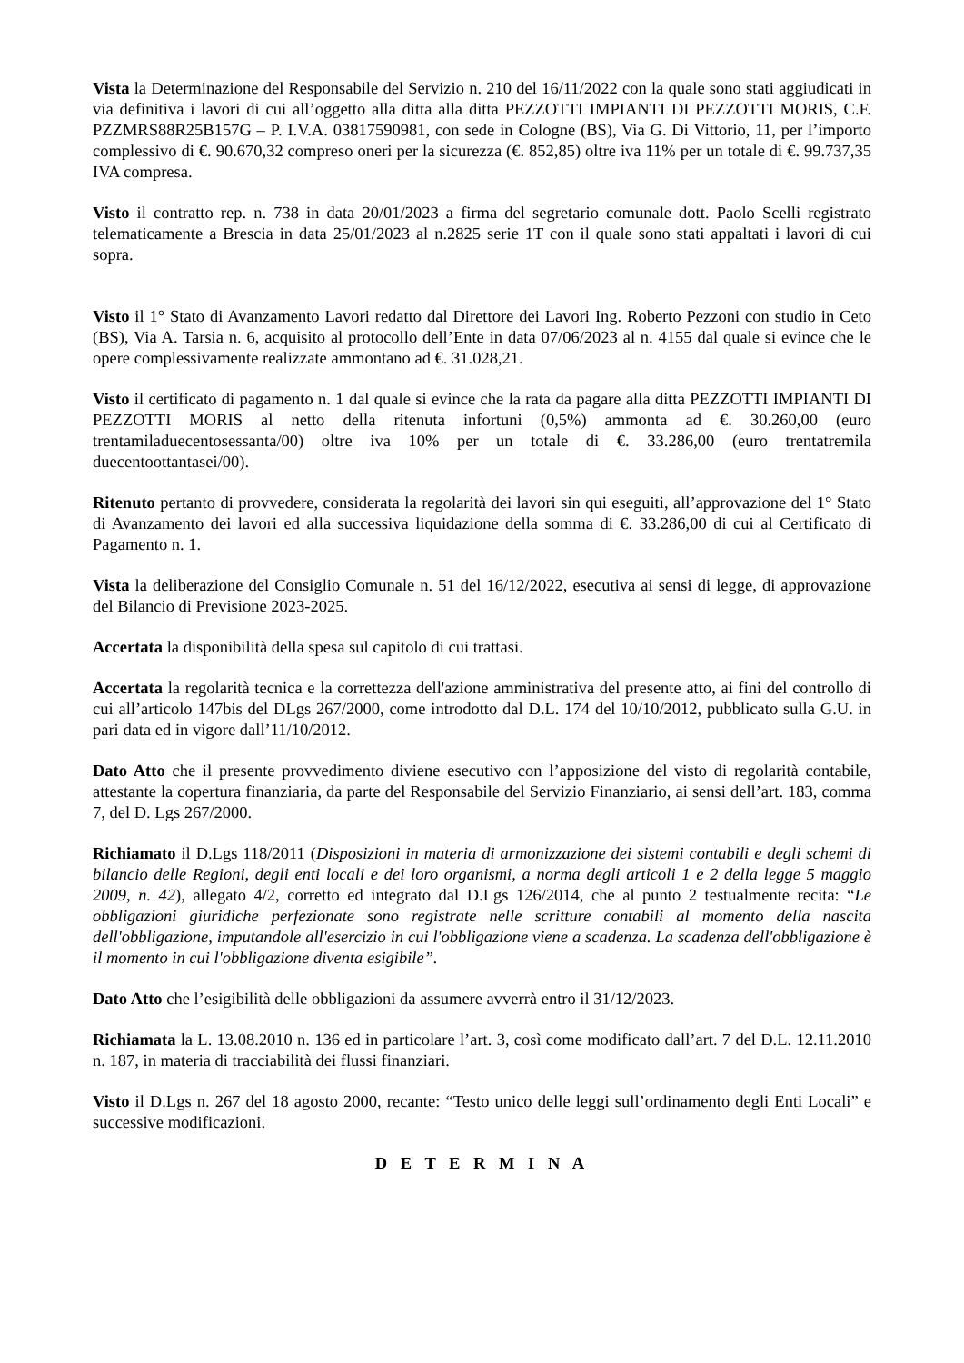Vista la Determinazione del Responsabile del Servizio n. 210 del 16/11/2022 con la quale sono stati aggiudicati in via definitiva i lavori di cui all’oggetto alla ditta alla ditta PEZZOTTI IMPIANTI DI PEZZOTTI MORIS, C.F. PZZMRS88R25B157G – P. I.V.A. 03817590981, con sede in Cologne (BS), Via G. Di Vittorio, 11, per l’importo complessivo di €. 90.670,32 compreso oneri per la sicurezza (€. 852,85) oltre iva 11% per un totale di €. 99.737,35 IVA compresa.
Visto il contratto rep. n. 738 in data 20/01/2023 a firma del segretario comunale dott. Paolo Scelli registrato telematicamente a Brescia in data 25/01/2023 al n.2825 serie 1T con il quale sono stati appaltati i lavori di cui sopra.
Visto il 1° Stato di Avanzamento Lavori redatto dal Direttore dei Lavori Ing. Roberto Pezzoni con studio in Ceto (BS), Via A. Tarsia n. 6, acquisito al protocollo dell’Ente in data 07/06/2023 al n. 4155 dal quale si evince che le opere complessivamente realizzate ammontano ad €. 31.028,21.
Visto il certificato di pagamento n. 1 dal quale si evince che la rata da pagare alla ditta PEZZOTTI IMPIANTI DI PEZZOTTI MORIS al netto della ritenuta infortuni (0,5%) ammonta ad €. 30.260,00 (euro trentamiladuecentosessanta/00) oltre iva 10% per un totale di €. 33.286,00 (euro trentatremila duecentoottantasei/00).
Ritenuto pertanto di provvedere, considerata la regolarità dei lavori sin qui eseguiti, all’approvazione del 1° Stato di Avanzamento dei lavori ed alla successiva liquidazione della somma di €. 33.286,00 di cui al Certificato di Pagamento n. 1.
Vista la deliberazione del Consiglio Comunale n. 51 del 16/12/2022, esecutiva ai sensi di legge, di approvazione del Bilancio di Previsione 2023-2025.
Accertata la disponibilità della spesa sul capitolo di cui trattasi.
Accertata la regolarità tecnica e la correttezza dell'azione amministrativa del presente atto, ai fini del controllo di cui all’articolo 147bis del DLgs 267/2000, come introdotto dal D.L. 174 del 10/10/2012, pubblicato sulla G.U. in pari data ed in vigore dall’11/10/2012.
Dato Atto che il presente provvedimento diviene esecutivo con l’apposizione del visto di regolarità contabile, attestante la copertura finanziaria, da parte del Responsabile del Servizio Finanziario, ai sensi dell’art. 183, comma 7, del D. Lgs 267/2000.
Richiamato il D.Lgs 118/2011 (Disposizioni in materia di armonizzazione dei sistemi contabili e degli schemi di bilancio delle Regioni, degli enti locali e dei loro organismi, a norma degli articoli 1 e 2 della legge 5 maggio 2009, n. 42), allegato 4/2, corretto ed integrato dal D.Lgs 126/2014, che al punto 2 testualmente recita: “Le obbligazioni giuridiche perfezionate sono registrate nelle scritture contabili al momento della nascita dell'obbligazione, imputandole all'esercizio in cui l'obbligazione viene a scadenza. La scadenza dell'obbligazione è il momento in cui l'obbligazione diventa esigibile”.
Dato Atto che l’esigibilità delle obbligazioni da assumere avverrà entro il 31/12/2023.
Richiamata la L. 13.08.2010 n. 136 ed in particolare l’art. 3, così come modificato dall’art. 7 del D.L. 12.11.2010 n. 187, in materia di tracciabilità dei flussi finanziari.
Visto il D.Lgs n. 267 del 18 agosto 2000, recante: “Testo unico delle leggi sull’ordinamento degli Enti Locali” e successive modificazioni.
D E T E R M I N A